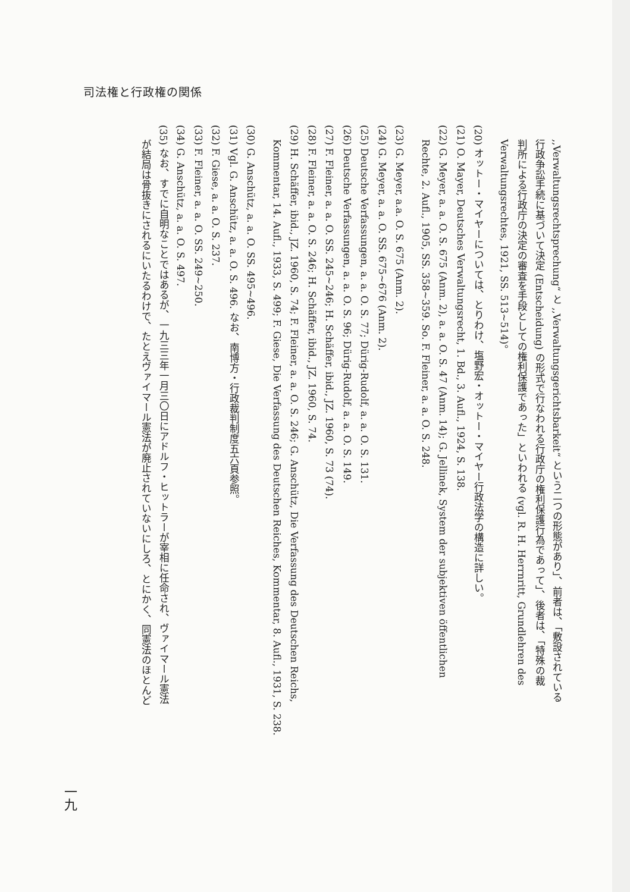司法権と行政権の関係
,,Verwaltungsrechtsprechung“ と ,,Verwaltungsgerichtsbarkeit“ という二つの形態があり」、前者は、「敷設されている
行政争訟手続に基づいて決定 (Entscheidung) の形式で行なわれる行政庁の権利保護行為であって」、後者は、「特殊の裁
判所による行政庁の決定の審査を手段としての権利保護であった」といわれる (vgl. R. H. Herrnritt, Grundlehren des
Verwaltungsrechtes, 1921, SS. 513~514)。
(20) オットー・マイヤーについては、とりわけ、塩野宏・オットー・マイヤー行政法学の構造に詳しい。
(21) O. Mayer, Deutsches Verwaltungsrecht, 1. Bd., 3. Aufl., 1924, S. 138.
(22) G. Meyer, a. a. O. S. 675 (Anm. 2), a. a. O. S. 47 (Anm. 14); G. Jellinek, System der subjektiven öffentlichen
Rechte, 2. Aufl., 1905, SS. 358~359. So. F. Fleiner, a. a. O. S. 248.
(23) G. Meyer, a.a. O. S. 675 (Anm. 2).
(24) G. Meyer, a. a. O. SS. 675~676 (Anm. 2).
(25) Deutsche Verfassungen, a. a. O. S. 77; Dürig-Rudolf, a. a. O. S. 131.
(26) Deutsche Verfassungen, a. a. O. S. 96; Dürig-Rudolf, a. a. O. S. 149.
(27) F. Fleiner, a. a. O. SS. 245~246; H. Schäffer, ibid., JZ. 1960, S. 73 (74).
(28) F. Fleiner, a. a. O. S. 246; H. Schäffer, ibid., JZ. 1960, S. 74.
(29) H. Schäffer, ibid., JZ. 1960, S. 74; F. Fleiner, a. a. O. S. 246; G. Anschütz, Die Verfassung des Deutschen Reichs,
Kommentar, 14. Aufl., 1933, S. 499; F. Giese, Die Verfassung des Deutschen Reiches, Kommentar, 8. Aufl., 1931, S. 238.
(30) G. Anschütz, a. a. O. SS. 495~496.
(31) Vgl. G. Anschütz, a. a. O. S. 496. なお、南博方・行政裁判制度五六頁参照。
(32) F. Giese, a. a. O. S. 237.
(33) F. Fleiner, a. a. O. SS. 249~250.
(34) G. Anschütz, a. a. O. S. 497.
(35) なお、すでに自明なことではあるが、一九三三年一月三〇日にアドルフ・ヒットラーが宰相に任命され、ヴァイマール憲法
が結局は骨抜きにされるにいたるわけで、たとえヴァイマール憲法が廃止されていないにしろ、とにかく、同憲法のほとんど
一九